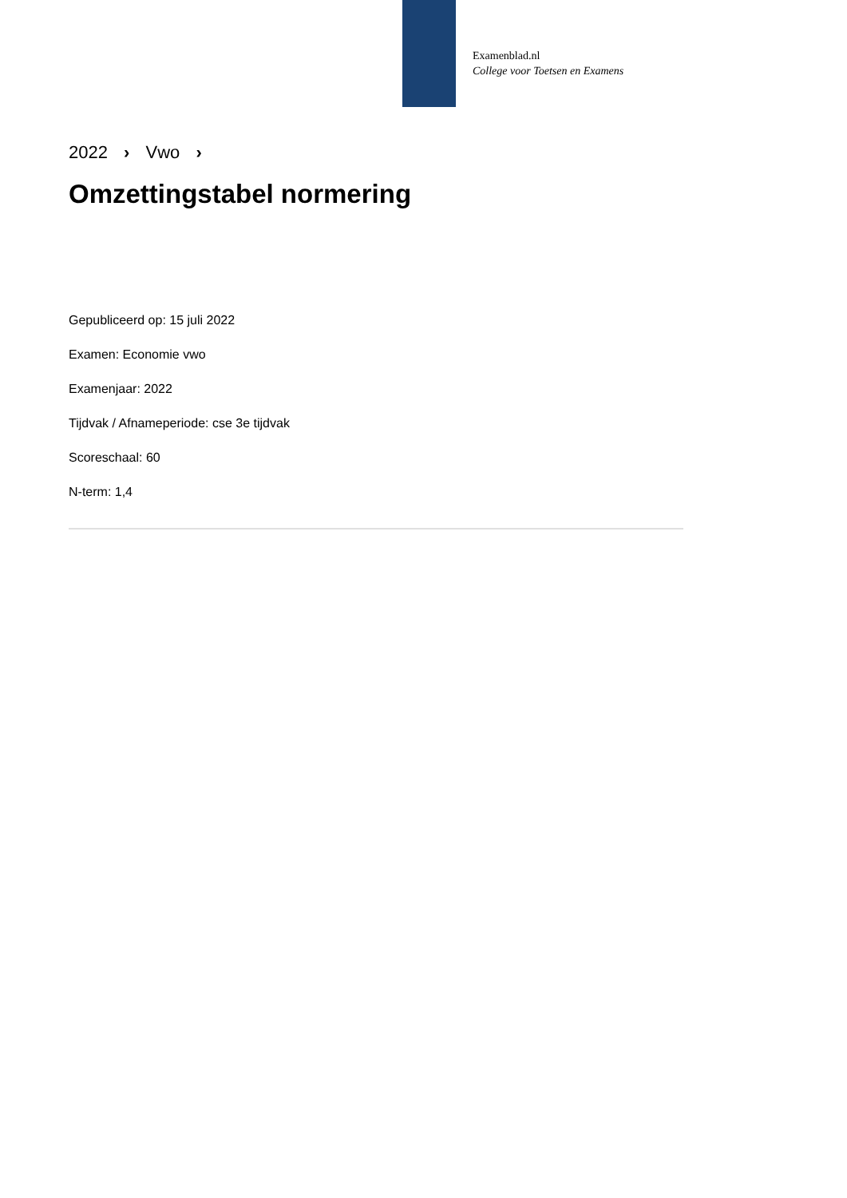Examenblad.nl
College voor Toetsen en Examens
2022 › Vwo ›
Omzettingstabel normering
Gepubliceerd op: 15 juli 2022
Examen: Economie vwo
Examenjaar: 2022
Tijdvak / Afnameperiode: cse 3e tijdvak
Scoreschaal: 60
N-term: 1,4